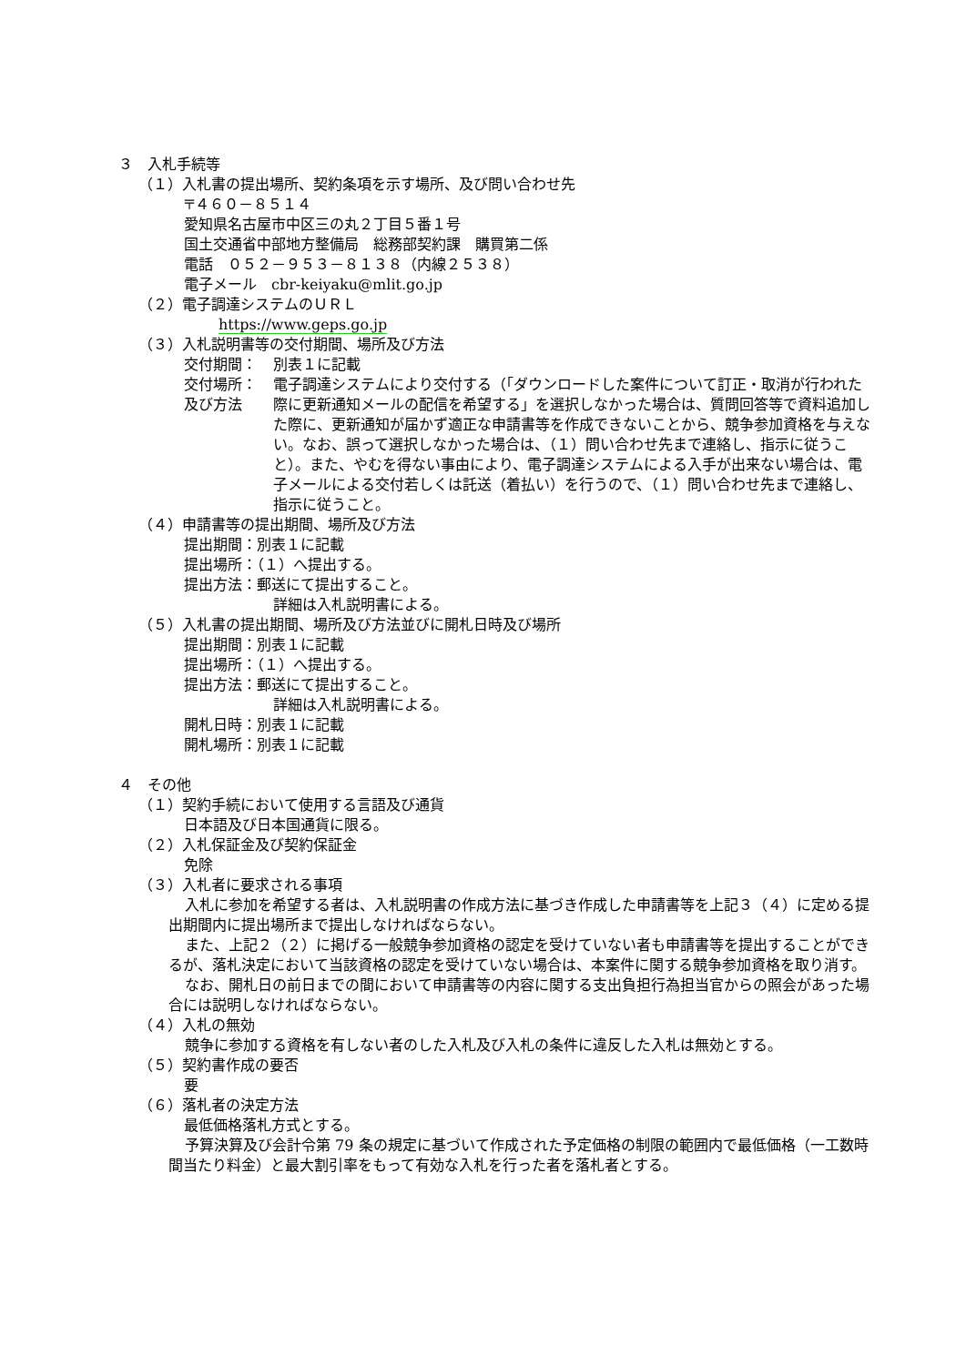３　入札手続等
（１）入札書の提出場所、契約条項を示す場所、及び問い合わせ先
〒４６０－８５１４
愛知県名古屋市中区三の丸２丁目５番１号
国土交通省中部地方整備局　総務部契約課　購買第二係
電話　０５２－９５３－８１３８（内線２５３８）
電子メール　cbr-keiyaku@mlit.go.jp
（２）電子調達システムのＵＲＬ
https://www.geps.go.jp
（３）入札説明書等の交付期間、場所及び方法
交付期間： 別表１に記載
交付場所：
及び方法 電子調達システムにより交付する（「ダウンロードした案件について訂正・取消が行われた際に更新通知メールの配信を希望する」を選択しなかった場合は、質問回答等で資料追加した際に、更新通知が届かず適正な申請書等を作成できないことから、競争参加資格を与えない。なお、誤って選択しなかった場合は、（１）問い合わせ先まで連絡し、指示に従うこと）。また、やむを得ない事由により、電子調達システムによる入手が出来ない場合は、電子メールによる交付若しくは託送（着払い）を行うので、（１）問い合わせ先まで連絡し、指示に従うこと。
（４）申請書等の提出期間、場所及び方法
提出期間：別表１に記載
提出場所：（１）へ提出する。
提出方法：郵送にて提出すること。
詳細は入札説明書による。
（５）入札書の提出期間、場所及び方法並びに開札日時及び場所
提出期間：別表１に記載
提出場所：（１）へ提出する。
提出方法：郵送にて提出すること。
詳細は入札説明書による。
開札日時：別表１に記載
開札場所：別表１に記載
４　その他
（１）契約手続において使用する言語及び通貨
日本語及び日本国通貨に限る。
（２）入札保証金及び契約保証金
免除
（３）入札者に要求される事項
入札に参加を希望する者は、入札説明書の作成方法に基づき作成した申請書等を上記３（４）に定める提出期間内に提出場所まで提出しなければならない。
また、上記２（２）に掲げる一般競争参加資格の認定を受けていない者も申請書等を提出することができるが、落札決定において当該資格の認定を受けていない場合は、本案件に関する競争参加資格を取り消す。
なお、開札日の前日までの間において申請書等の内容に関する支出負担行為担当官からの照会があった場合には説明しなければならない。
（４）入札の無効
競争に参加する資格を有しない者のした入札及び入札の条件に違反した入札は無効とする。
（５）契約書作成の要否
要
（６）落札者の決定方法
最低価格落札方式とする。
予算決算及び会計令第 79 条の規定に基づいて作成された予定価格の制限の範囲内で最低価格（一工数時間当たり料金）と最大割引率をもって有効な入札を行った者を落札者とする。